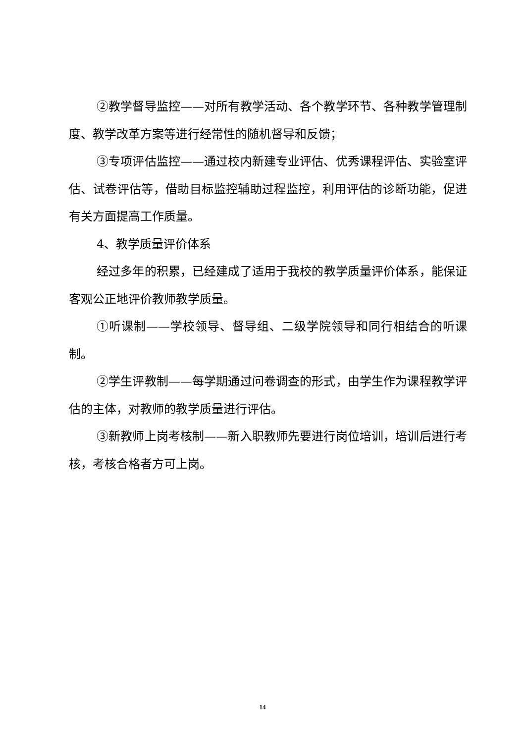②教学督导监控——对所有教学活动、各个教学环节、各种教学管理制度、教学改革方案等进行经常性的随机督导和反馈；
③专项评估监控——通过校内新建专业评估、优秀课程评估、实验室评估、试卷评估等，借助目标监控辅助过程监控，利用评估的诊断功能，促进有关方面提高工作质量。
4、教学质量评价体系
经过多年的积累，已经建成了适用于我校的教学质量评价体系，能保证客观公正地评价教师教学质量。
①听课制——学校领导、督导组、二级学院领导和同行相结合的听课制。
②学生评教制——每学期通过问卷调查的形式，由学生作为课程教学评估的主体，对教师的教学质量进行评估。
③新教师上岗考核制——新入职教师先要进行岗位培训，培训后进行考核，考核合格者方可上岗。
14